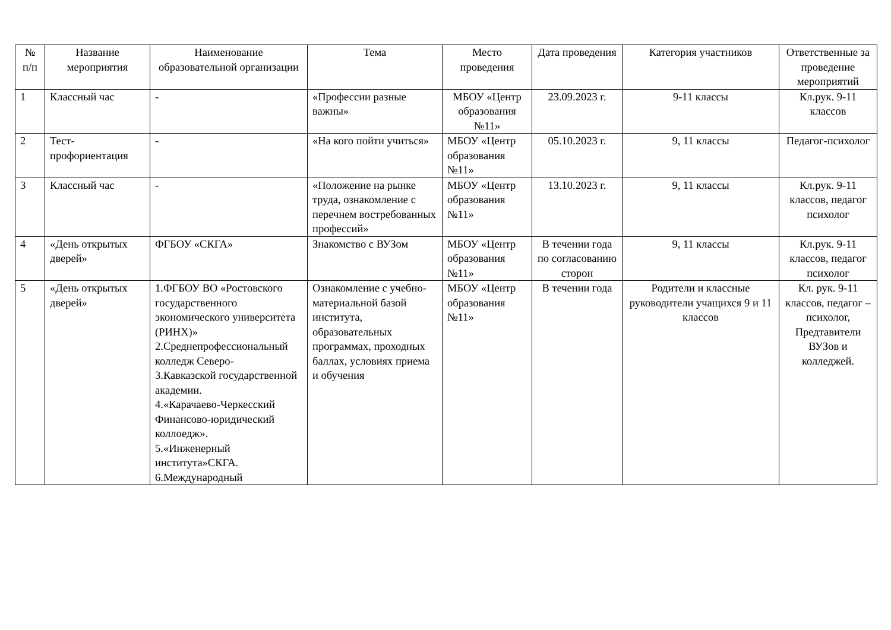| № п/п | Название мероприятия | Наименование образовательной организации | Тема | Место проведения | Дата проведения | Категория участников | Ответственные за проведение мероприятий |
| --- | --- | --- | --- | --- | --- | --- | --- |
| 1 | Классный час | - | «Профессии разные важны» | МБОУ «Центр образования №11» | 23.09.2023 г. | 9-11 классы | Кл.рук. 9-11 классов |
| 2 | Тест-профориентация | - | «На кого пойти учиться» | МБОУ «Центр образования №11» | 05.10.2023 г. | 9, 11 классы | Педагог-психолог |
| 3 | Классный час | - | «Положение на рынке труда, ознакомление с перечнем востребованных профессий» | МБОУ «Центр образования №11» | 13.10.2023 г. | 9, 11 классы | Кл.рук. 9-11 классов, педагог психолог |
| 4 | «День открытых дверей» | ФГБОУ «СКГА» | Знакомство с ВУЗом | МБОУ «Центр образования №11» | В течении года по согласованию сторон | 9, 11 классы | Кл.рук. 9-11 классов, педагог психолог |
| 5 | «День открытых дверей» | 1.ФГБОУ ВО «Ростовского государственного экономического университета (РИНХ)» 2.Среднепрофессиональный колледж Северо- 3.Кавказской государственной академии. 4.«Карачаево-Черкесский Финансово-юридический коллоедж». 5.«Инженерный института»СКГА. 6.Международный | Ознакомление с учебно-материальной базой института, образовательных программах, проходных баллах, условиях приема и обучения | МБОУ «Центр образования №11» | В течении года | Родители и классные руководители учащихся 9 и 11 классов | Кл. рук. 9-11 классов, педагог – психолог, Предтавители ВУЗов и колледжей. |